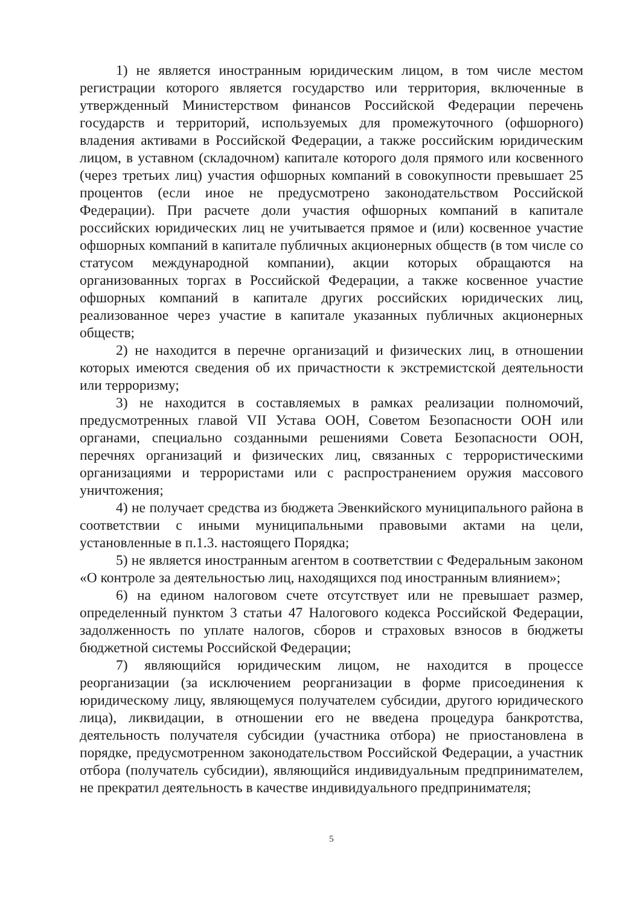1) не является иностранным юридическим лицом, в том числе местом регистрации которого является государство или территория, включенные в утвержденный Министерством финансов Российской Федерации перечень государств и территорий, используемых для промежуточного (офшорного) владения активами в Российской Федерации, а также российским юридическим лицом, в уставном (складочном) капитале которого доля прямого или косвенного (через третьих лиц) участия офшорных компаний в совокупности превышает 25 процентов (если иное не предусмотрено законодательством Российской Федерации). При расчете доли участия офшорных компаний в капитале российских юридических лиц не учитывается прямое и (или) косвенное участие офшорных компаний в капитале публичных акционерных обществ (в том числе со статусом международной компании), акции которых обращаются на организованных торгах в Российской Федерации, а также косвенное участие офшорных компаний в капитале других российских юридических лиц, реализованное через участие в капитале указанных публичных акционерных обществ;
2) не находится в перечне организаций и физических лиц, в отношении которых имеются сведения об их причастности к экстремистской деятельности или терроризму;
3) не находится в составляемых в рамках реализации полномочий, предусмотренных главой VII Устава ООН, Советом Безопасности ООН или органами, специально созданными решениями Совета Безопасности ООН, перечнях организаций и физических лиц, связанных с террористическими организациями и террористами или с распространением оружия массового уничтожения;
4) не получает средства из бюджета Эвенкийского муниципального района в соответствии с иными муниципальными правовыми актами на цели, установленные в п.1.3. настоящего Порядка;
5) не является иностранным агентом в соответствии с Федеральным законом «О контроле за деятельностью лиц, находящихся под иностранным влиянием»;
6) на едином налоговом счете отсутствует или не превышает размер, определенный пунктом 3 статьи 47 Налогового кодекса Российской Федерации, задолженность по уплате налогов, сборов и страховых взносов в бюджеты бюджетной системы Российской Федерации;
7) являющийся юридическим лицом, не находится в процессе реорганизации (за исключением реорганизации в форме присоединения к юридическому лицу, являющемуся получателем субсидии, другого юридического лица), ликвидации, в отношении его не введена процедура банкротства, деятельность получателя субсидии (участника отбора) не приостановлена в порядке, предусмотренном законодательством Российской Федерации, а участник отбора (получатель субсидии), являющийся индивидуальным предпринимателем, не прекратил деятельность в качестве индивидуального предпринимателя;
5